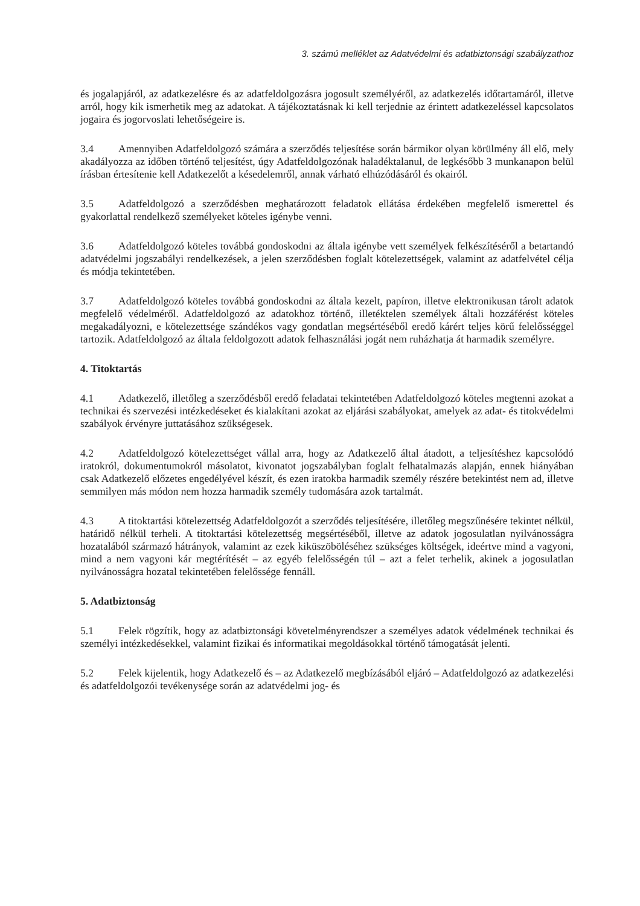3. számú melléklet az Adatvédelmi és adatbiztonsági szabályzathoz
és jogalapjáról, az adatkezelésre és az adatfeldolgozásra jogosult személyéről, az adatkezelés időtartamáról, illetve arról, hogy kik ismerhetik meg az adatokat. A tájékoztatásnak ki kell terjednie az érintett adatkezeléssel kapcsolatos jogaira és jogorvoslati lehetőségeire is.
3.4 Amennyiben Adatfeldolgozó számára a szerződés teljesítése során bármikor olyan körülmény áll elő, mely akadályozza az időben történő teljesítést, úgy Adatfeldolgozónak haladéktalanul, de legkésőbb 3 munkanapon belül írásban értesítenie kell Adatkezelőt a késedelemről, annak várható elhúzódásáról és okairól.
3.5 Adatfeldolgozó a szerződésben meghatározott feladatok ellátása érdekében megfelelő ismerettel és gyakorlattal rendelkező személyeket köteles igénybe venni.
3.6 Adatfeldolgozó köteles továbbá gondoskodni az általa igénybe vett személyek felkészítéséről a betartandó adatvédelmi jogszabályi rendelkezések, a jelen szerződésben foglalt kötelezettségek, valamint az adatfelvétel célja és módja tekintetében.
3.7 Adatfeldolgozó köteles továbbá gondoskodni az általa kezelt, papíron, illetve elektronikusan tárolt adatok megfelelő védelméről. Adatfeldolgozó az adatokhoz történő, illetéktelen személyek általi hozzáférést köteles megakadályozni, e kötelezettsége szándékos vagy gondatlan megsértéséből eredő kárért teljes körű felelősséggel tartozik. Adatfeldolgozó az általa feldolgozott adatok felhasználási jogát nem ruházhatja át harmadik személyre.
4. Titoktartás
4.1 Adatkezelő, illetőleg a szerződésből eredő feladatai tekintetében Adatfeldolgozó köteles megtenni azokat a technikai és szervezési intézkedéseket és kialakítani azokat az eljárási szabályokat, amelyek az adat- és titokvédelmi szabályok érvényre juttatásához szükségesek.
4.2 Adatfeldolgozó kötelezettséget vállal arra, hogy az Adatkezelő által átadott, a teljesítéshez kapcsolódó iratokról, dokumentumokról másolatot, kivonatot jogszabályban foglalt felhatalmazás alapján, ennek hiányában csak Adatkezelő előzetes engedélyével készít, és ezen iratokba harmadik személy részére betekintést nem ad, illetve semmilyen más módon nem hozza harmadik személy tudomására azok tartalmát.
4.3 A titoktartási kötelezettség Adatfeldolgozót a szerződés teljesítésére, illetőleg megszűnésére tekintet nélkül, határidő nélkül terheli. A titoktartási kötelezettség megsértéséből, illetve az adatok jogosulatlan nyilvánosságra hozatalából származó hátrányok, valamint az ezek kiküszöböléséhez szükséges költségek, ideértve mind a vagyoni, mind a nem vagyoni kár megtérítését – az egyéb felelősségén túl – azt a felet terhelik, akinek a jogosulatlan nyilvánosságra hozatal tekintetében felelőssége fennáll.
5. Adatbiztonság
5.1 Felek rögzítik, hogy az adatbiztonsági követelményrendszer a személyes adatok védelmének technikai és személyi intézkedésekkel, valamint fizikai és informatikai megoldásokkal történő támogatását jelenti.
5.2 Felek kijelentik, hogy Adatkezelő és – az Adatkezelő megbízásából eljáró – Adatfeldolgozó az adatkezelési és adatfeldolgozói tevékenysége során az adatvédelmi jog- és